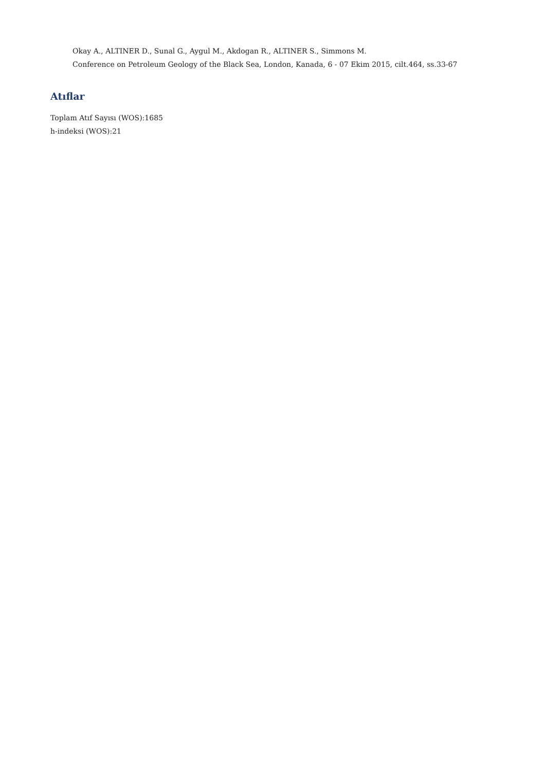Okay A., ALTINER D., Sunal G., Aygul M., Akdogan R., ALTINER S., Simmons M.
Conference on Petroleum Geology of the Black Sea, London, Kanada, 6 - 07 Ekim 2015, cilt.464, ss.33-67
Atıflar
Toplam Atıf Sayısı (WOS):1685
h-indeksi (WOS):21